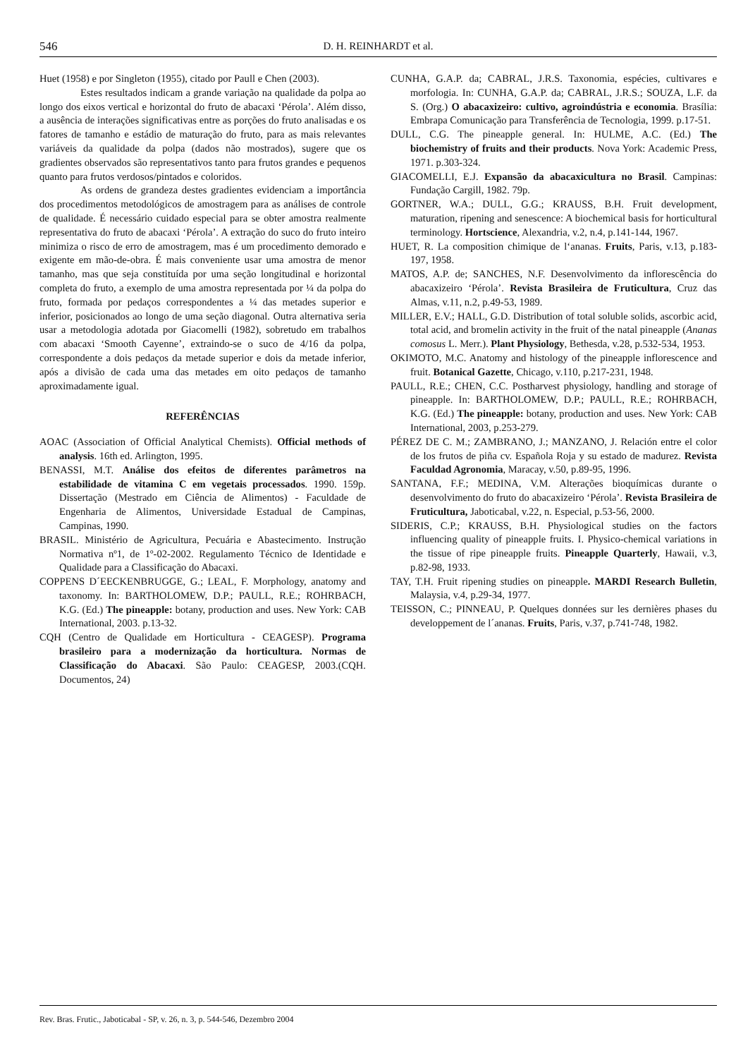546 D. H. REINHARDT et al.
Huet (1958) e por Singleton (1955), citado por Paull e Chen (2003).
Estes resultados indicam a grande variação na qualidade da polpa ao longo dos eixos vertical e horizontal do fruto de abacaxi ‘Pérola’. Além disso, a ausência de interações significativas entre as porções do fruto analisadas e os fatores de tamanho e estádio de maturação do fruto, para as mais relevantes variáveis da qualidade da polpa (dados não mostrados), sugere que os gradientes observados são representativos tanto para frutos grandes e pequenos quanto para frutos verdosos/pintados e coloridos.
As ordens de grandeza destes gradientes evidenciam a importância dos procedimentos metodológicos de amostragem para as análises de controle de qualidade. É necessário cuidado especial para se obter amostra realmente representativa do fruto de abacaxi ‘Pérola’. A extração do suco do fruto inteiro minimiza o risco de erro de amostragem, mas é um procedimento demorado e exigente em mão-de-obra. É mais conveniente usar uma amostra de menor tamanho, mas que seja constituída por uma seção longitudinal e horizontal completa do fruto, a exemplo de uma amostra representada por ¼ da polpa do fruto, formada por pedaços correspondentes a ¼ das metades superior e inferior, posicionados ao longo de uma seção diagonal. Outra alternativa seria usar a metodologia adotada por Giacomelli (1982), sobretudo em trabalhos com abacaxi ‘Smooth Cayenne’, extraindo-se o suco de 4/16 da polpa, correspondente a dois pedaços da metade superior e dois da metade inferior, após a divisão de cada uma das metades em oito pedaços de tamanho aproximadamente igual.
REFERÊNCIAS
AOAC (Association of Official Analytical Chemists). Official methods of analysis. 16th ed. Arlington, 1995.
BENASSI, M.T. Análise dos efeitos de diferentes parâmetros na estabilidade de vitamina C em vegetais processados. 1990. 159p. Dissertação (Mestrado em Ciência de Alimentos) - Faculdade de Engenharia de Alimentos, Universidade Estadual de Campinas, Campinas, 1990.
BRASIL. Ministério de Agricultura, Pecuária e Abastecimento. Instrução Normativa nº1, de 1º-02-2002. Regulamento Técnico de Identidade e Qualidade para a Classificação do Abacaxi.
COPPENS D´EECKENBRUGGE, G.; LEAL, F. Morphology, anatomy and taxonomy. In: BARTHOLOMEW, D.P.; PAULL, R.E.; ROHRBACH, K.G. (Ed.) The pineapple: botany, production and uses. New York: CAB International, 2003. p.13-32.
CQH (Centro de Qualidade em Horticultura - CEAGESP). Programa brasileiro para a modernização da horticultura. Normas de Classificação do Abacaxi. São Paulo: CEAGESP, 2003.(CQH. Documentos, 24)
CUNHA, G.A.P. da; CABRAL, J.R.S. Taxonomia, espécies, cultivares e morfologia. In: CUNHA, G.A.P. da; CABRAL, J.R.S.; SOUZA, L.F. da S. (Org.) O abacaxizeiro: cultivo, agroindústria e economia. Brasília: Embrapa Comunicação para Transferência de Tecnologia, 1999. p.17-51.
DULL, C.G. The pineapple general. In: HULME, A.C. (Ed.) The biochemistry of fruits and their products. Nova York: Academic Press, 1971. p.303-324.
GIACOMELLI, E.J. Expansão da abacaxicultura no Brasil. Campinas: Fundação Cargill, 1982. 79p.
GORTNER, W.A.; DULL, G.G.; KRAUSS, B.H. Fruit development, maturation, ripening and senescence: A biochemical basis for horticultural terminology. Hortscience, Alexandria, v.2, n.4, p.141-144, 1967.
HUET, R. La composition chimique de l‘ananas. Fruits, Paris, v.13, p.183-197, 1958.
MATOS, A.P. de; SANCHES, N.F. Desenvolvimento da inflorescência do abacaxizeiro ‘Pérola’. Revista Brasileira de Fruticultura, Cruz das Almas, v.11, n.2, p.49-53, 1989.
MILLER, E.V.; HALL, G.D. Distribution of total soluble solids, ascorbic acid, total acid, and bromelin activity in the fruit of the natal pineapple (Ananas comosus L. Merr.). Plant Physiology, Bethesda, v.28, p.532-534, 1953.
OKIMOTO, M.C. Anatomy and histology of the pineapple inflorescence and fruit. Botanical Gazette, Chicago, v.110, p.217-231, 1948.
PAULL, R.E.; CHEN, C.C. Postharvest physiology, handling and storage of pineapple. In: BARTHOLOMEW, D.P.; PAULL, R.E.; ROHRBACH, K.G. (Ed.) The pineapple: botany, production and uses. New York: CAB International, 2003, p.253-279.
PÉREZ DE C. M.; ZAMBRANO, J.; MANZANO, J. Relación entre el color de los frutos de piña cv. Española Roja y su estado de madurez. Revista Faculdad Agronomia, Maracay, v.50, p.89-95, 1996.
SANTANA, F.F.; MEDINA, V.M. Alterações bioquímicas durante o desenvolvimento do fruto do abacaxizeiro ‘Pérola’. Revista Brasileira de Fruticultura, Jaboticabal, v.22, n. Especial, p.53-56, 2000.
SIDERIS, C.P.; KRAUSS, B.H. Physiological studies on the factors influencing quality of pineapple fruits. I. Physico-chemical variations in the tissue of ripe pineapple fruits. Pineapple Quarterly, Hawaii, v.3, p.82-98, 1933.
TAY, T.H. Fruit ripening studies on pineapple. MARDI Research Bulletin, Malaysia, v.4, p.29-34, 1977.
TEISSON, C.; PINNEAU, P. Quelques données sur les dernières phases du developpement de l´ananas. Fruits, Paris, v.37, p.741-748, 1982.
Rev. Bras. Frutic., Jaboticabal - SP, v. 26, n. 3, p. 544-546, Dezembro 2004